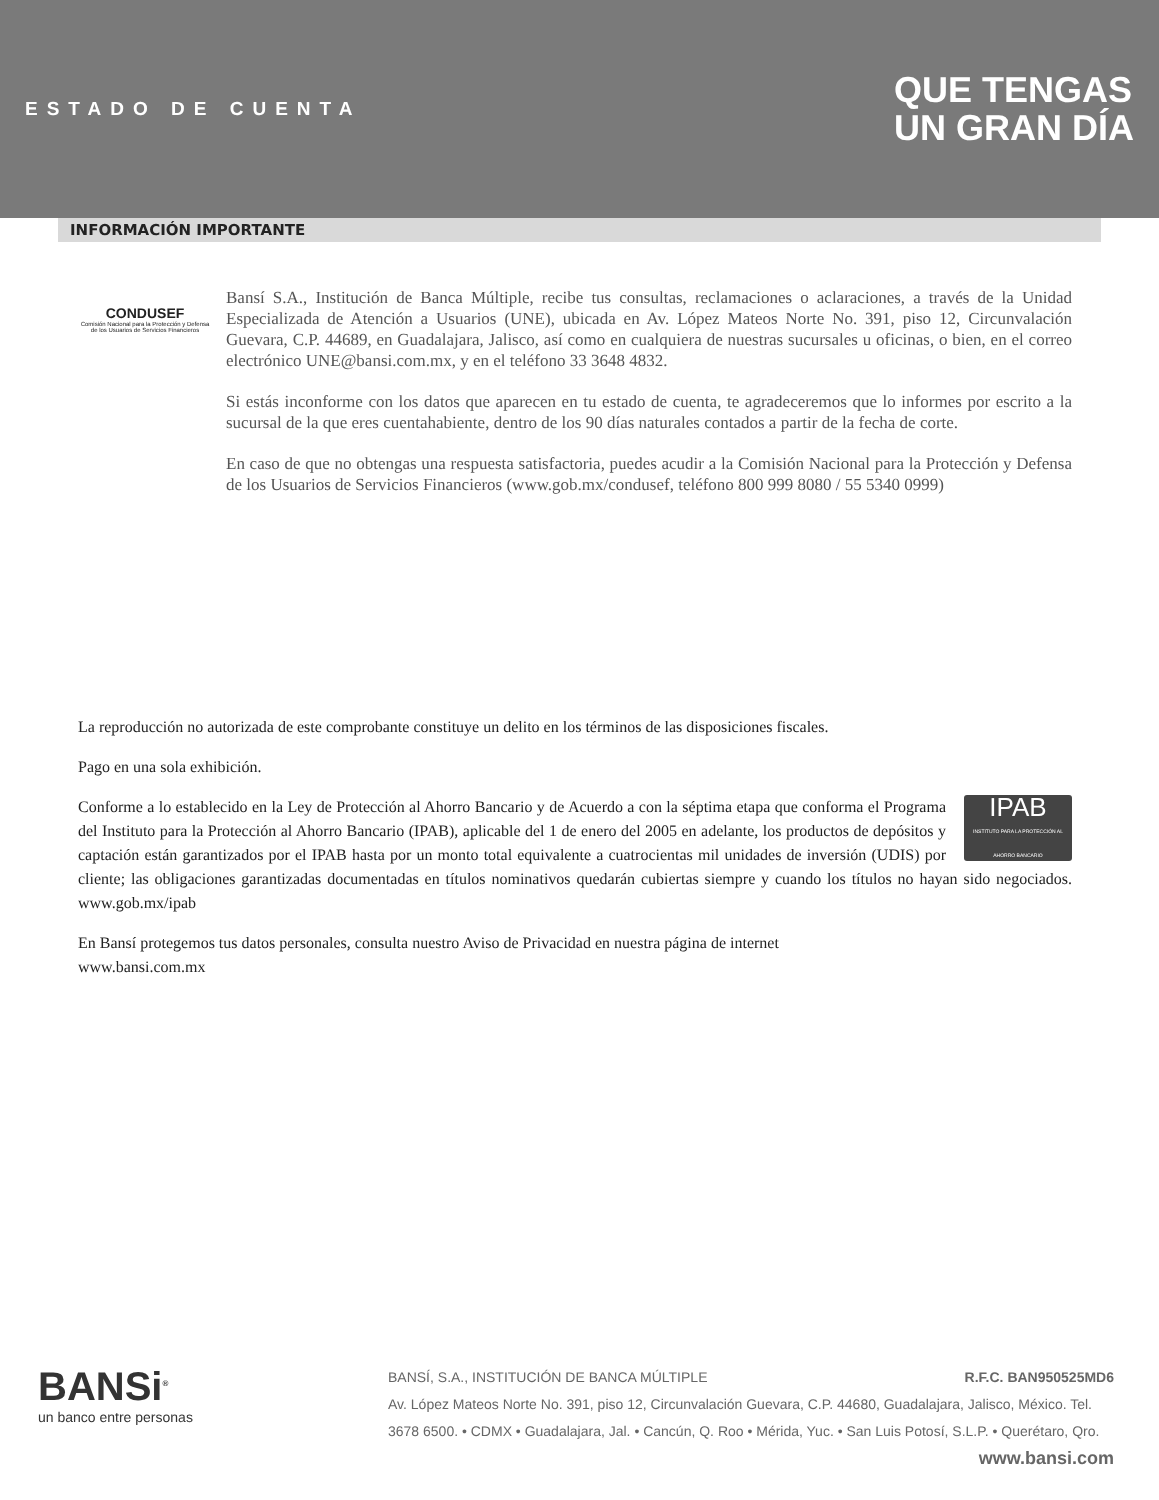ESTADO DE CUENTA
QUE TENGAS
UN GRAN DÍA
INFORMACIÓN IMPORTANTE
CONDUSEF
Comisión Nacional para la Protección y Defensa de los Usuarios de Servicios Financieros
Bansí S.A., Institución de Banca Múltiple, recibe tus consultas, reclamaciones o aclaraciones, a través de la Unidad Especializada de Atención a Usuarios (UNE), ubicada en Av. López Mateos Norte No. 391, piso 12, Circunvalación Guevara, C.P. 44689, en Guadalajara, Jalisco, así como en cualquiera de nuestras sucursales u oficinas, o bien, en el correo electrónico UNE@bansi.com.mx, y en el teléfono 33 3648 4832.
Si estás inconforme con los datos que aparecen en tu estado de cuenta, te agradeceremos que lo informes por escrito a la sucursal de la que eres cuentahabiente, dentro de los 90 días naturales contados a partir de la fecha de corte.
En caso de que no obtengas una respuesta satisfactoria, puedes acudir a la Comisión Nacional para la Protección y Defensa de los Usuarios de Servicios Financieros (www.gob.mx/condusef, teléfono 800 999 8080 / 55 5340 0999)
La reproducción no autorizada de este comprobante constituye un delito en los términos de las disposiciones fiscales.
Pago en una sola exhibición.
IPAB
INSTITUTO PARA LA PROTECCIÓN AL AHORRO BANCARIO Conforme a lo establecido en la Ley de Protección al Ahorro Bancario y de Acuerdo a con la séptima etapa que conforma el Programa del Instituto para la Protección al Ahorro Bancario (IPAB), aplicable del 1 de enero del 2005 en adelante, los productos de depósitos y captación están garantizados por el IPAB hasta por un monto total equivalente a cuatrocientas mil unidades de inversión (UDIS) por cliente; las obligaciones garantizadas documentadas en títulos nominativos quedarán cubiertas siempre y cuando los títulos no hayan sido negociados. www.gob.mx/ipab
En Bansí protegemos tus datos personales, consulta nuestro Aviso de Privacidad en nuestra página de internet
www.bansi.com.mx
BANSi<sup>®</sup>
un banco entre personas
BANSÍ, S.A., INSTITUCIÓN DE BANCA MÚLTIPLE R.F.C. BAN950525MD6
Av. López Mateos Norte No. 391, piso 12, Circunvalación Guevara, C.P. 44680, Guadalajara, Jalisco, México. Tel. 3678 6500. • CDMX • Guadalajara, Jal. • Cancún, Q. Roo • Mérida, Yuc. • San Luis Potosí, S.L.P. • Querétaro, Qro.
www.bansi.com